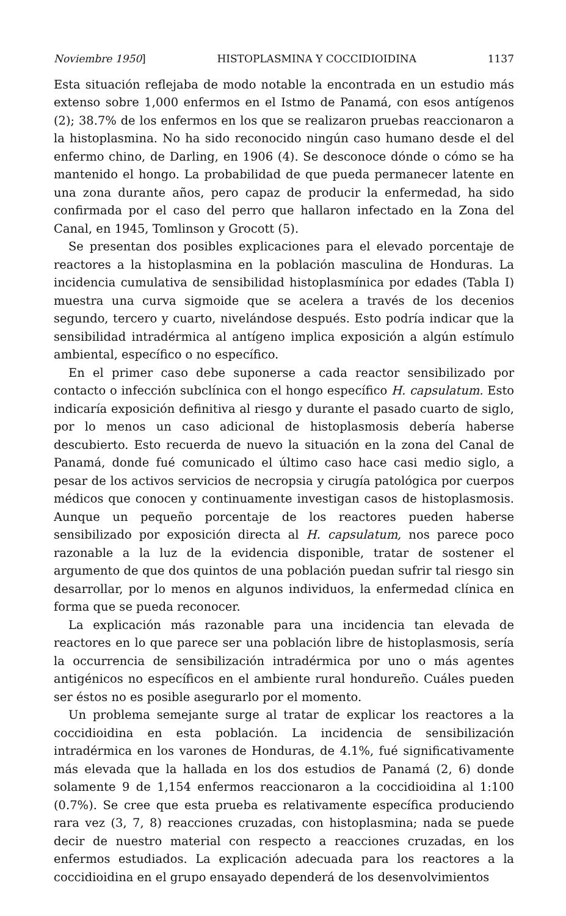Noviembre 1950] HISTOPLASMINA Y COCCIDIOIDINA 1137
Esta situación reflejaba de modo notable la encontrada en un estudio más extenso sobre 1,000 enfermos en el Istmo de Panamá, con esos antígenos (2); 38.7% de los enfermos en los que se realizaron pruebas reaccionaron a la histoplasmina. No ha sido reconocido ningún caso humano desde el del enfermo chino, de Darling, en 1906 (4). Se desconoce dónde o cómo se ha mantenido el hongo. La probabilidad de que pueda permanecer latente en una zona durante años, pero capaz de producir la enfermedad, ha sido confirmada por el caso del perro que hallaron infectado en la Zona del Canal, en 1945, Tomlinson y Grocott (5).
Se presentan dos posibles explicaciones para el elevado porcentaje de reactores a la histoplasmina en la población masculina de Honduras. La incidencia cumulativa de sensibilidad histoplasmínica por edades (Tabla I) muestra una curva sigmoide que se acelera a través de los decenios segundo, tercero y cuarto, nivelándose después. Esto podría indicar que la sensibilidad intradérmica al antígeno implica exposición a algún estímulo ambiental, específico o no específico.
En el primer caso debe suponerse a cada reactor sensibilizado por contacto o infección subclínica con el hongo específico H. capsulatum. Esto indicaría exposición definitiva al riesgo y durante el pasado cuarto de siglo, por lo menos un caso adicional de histoplasmosis debería haberse descubierto. Esto recuerda de nuevo la situación en la zona del Canal de Panamá, donde fué comunicado el último caso hace casi medio siglo, a pesar de los activos servicios de necropsia y cirugía patológica por cuerpos médicos que conocen y continuamente investigan casos de histoplasmosis. Aunque un pequeño porcentaje de los reactores pueden haberse sensibilizado por exposición directa al H. capsulatum, nos parece poco razonable a la luz de la evidencia disponible, tratar de sostener el argumento de que dos quintos de una población puedan sufrir tal riesgo sin desarrollar, por lo menos en algunos individuos, la enfermedad clínica en forma que se pueda reconocer.
La explicación más razonable para una incidencia tan elevada de reactores en lo que parece ser una población libre de histoplasmosis, sería la occurrencia de sensibilización intradérmica por uno o más agentes antigénicos no específicos en el ambiente rural hondureño. Cuáles pueden ser éstos no es posible asegurarlo por el momento.
Un problema semejante surge al tratar de explicar los reactores a la coccidioidina en esta población. La incidencia de sensibilización intradérmica en los varones de Honduras, de 4.1%, fué significativamente más elevada que la hallada en los dos estudios de Panamá (2, 6) donde solamente 9 de 1,154 enfermos reaccionaron a la coccidioidina al 1:100 (0.7%). Se cree que esta prueba es relativamente específica produciendo rara vez (3, 7, 8) reacciones cruzadas, con histoplasmina; nada se puede decir de nuestro material con respecto a reacciones cruzadas, en los enfermos estudiados. La explicación adecuada para los reactores a la coccidioidina en el grupo ensayado dependerá de los desenvolvimientos